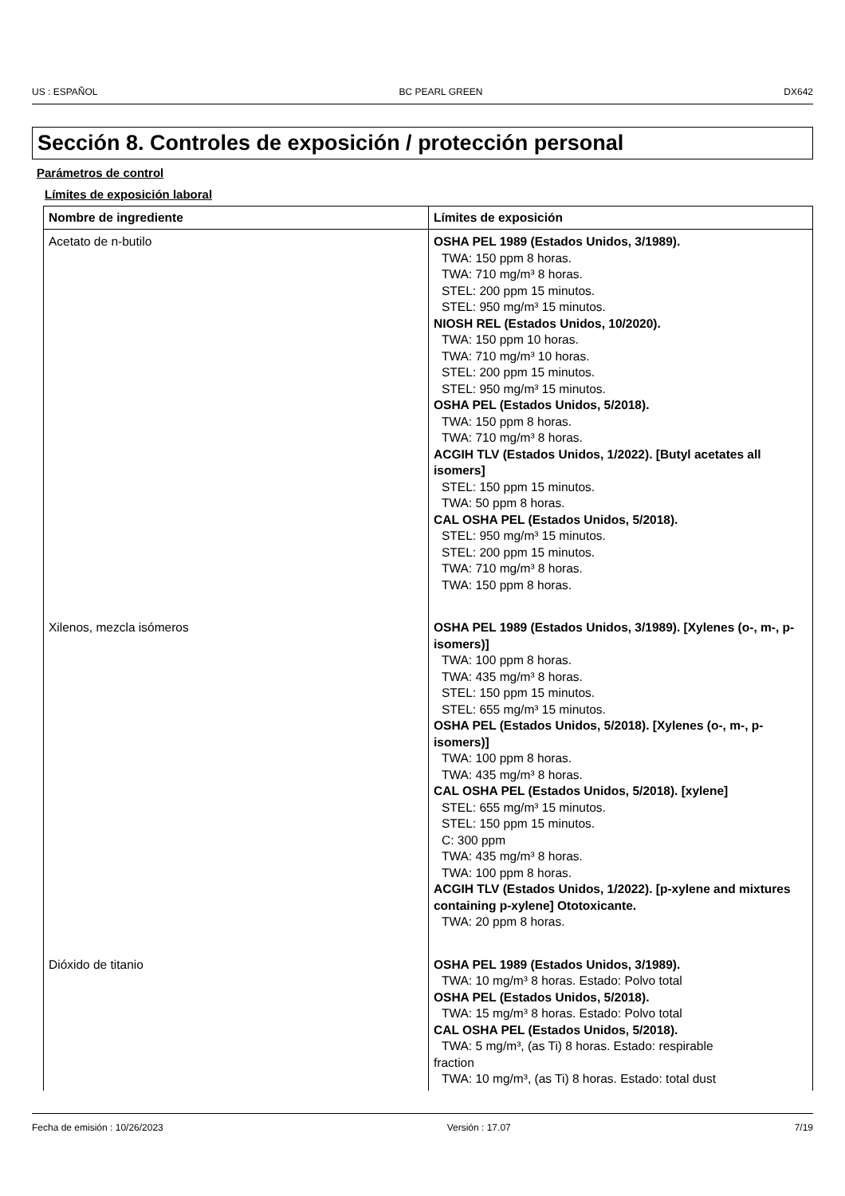US : ESPAÑOL BC PEARL GREEN DX642
Sección 8. Controles de exposición / protección personal
Parámetros de control
Límites de exposición laboral
| Nombre de ingrediente | Límites de exposición |
| --- | --- |
| Acetato de n-butilo | OSHA PEL 1989 (Estados Unidos, 3/1989). TWA: 150 ppm 8 horas. TWA: 710 mg/m³ 8 horas. STEL: 200 ppm 15 minutos. STEL: 950 mg/m³ 15 minutos. NIOSH REL (Estados Unidos, 10/2020). TWA: 150 ppm 10 horas. TWA: 710 mg/m³ 10 horas. STEL: 200 ppm 15 minutos. STEL: 950 mg/m³ 15 minutos. OSHA PEL (Estados Unidos, 5/2018). TWA: 150 ppm 8 horas. TWA: 710 mg/m³ 8 horas. ACGIH TLV (Estados Unidos, 1/2022). [Butyl acetates all isomers] STEL: 150 ppm 15 minutos. TWA: 50 ppm 8 horas. CAL OSHA PEL (Estados Unidos, 5/2018). STEL: 950 mg/m³ 15 minutos. STEL: 200 ppm 15 minutos. TWA: 710 mg/m³ 8 horas. TWA: 150 ppm 8 horas. |
| Xilenos, mezcla isómeros | OSHA PEL 1989 (Estados Unidos, 3/1989). [Xylenes (o-, m-, p-isomers)] TWA: 100 ppm 8 horas. TWA: 435 mg/m³ 8 horas. STEL: 150 ppm 15 minutos. STEL: 655 mg/m³ 15 minutos. OSHA PEL (Estados Unidos, 5/2018). [Xylenes (o-, m-, p-isomers)] TWA: 100 ppm 8 horas. TWA: 435 mg/m³ 8 horas. CAL OSHA PEL (Estados Unidos, 5/2018). [xylene] STEL: 655 mg/m³ 15 minutos. STEL: 150 ppm 15 minutos. C: 300 ppm TWA: 435 mg/m³ 8 horas. TWA: 100 ppm 8 horas. ACGIH TLV (Estados Unidos, 1/2022). [p-xylene and mixtures containing p-xylene] Ototoxicante. TWA: 20 ppm 8 horas. |
| Dióxido de titanio | OSHA PEL 1989 (Estados Unidos, 3/1989). TWA: 10 mg/m³ 8 horas. Estado: Polvo total OSHA PEL (Estados Unidos, 5/2018). TWA: 15 mg/m³ 8 horas. Estado: Polvo total CAL OSHA PEL (Estados Unidos, 5/2018). TWA: 5 mg/m³, (as Ti) 8 horas. Estado: respirable fraction TWA: 10 mg/m³, (as Ti) 8 horas. Estado: total dust |
Fecha de emisión : 10/26/2023 Versión : 17.07 7/19